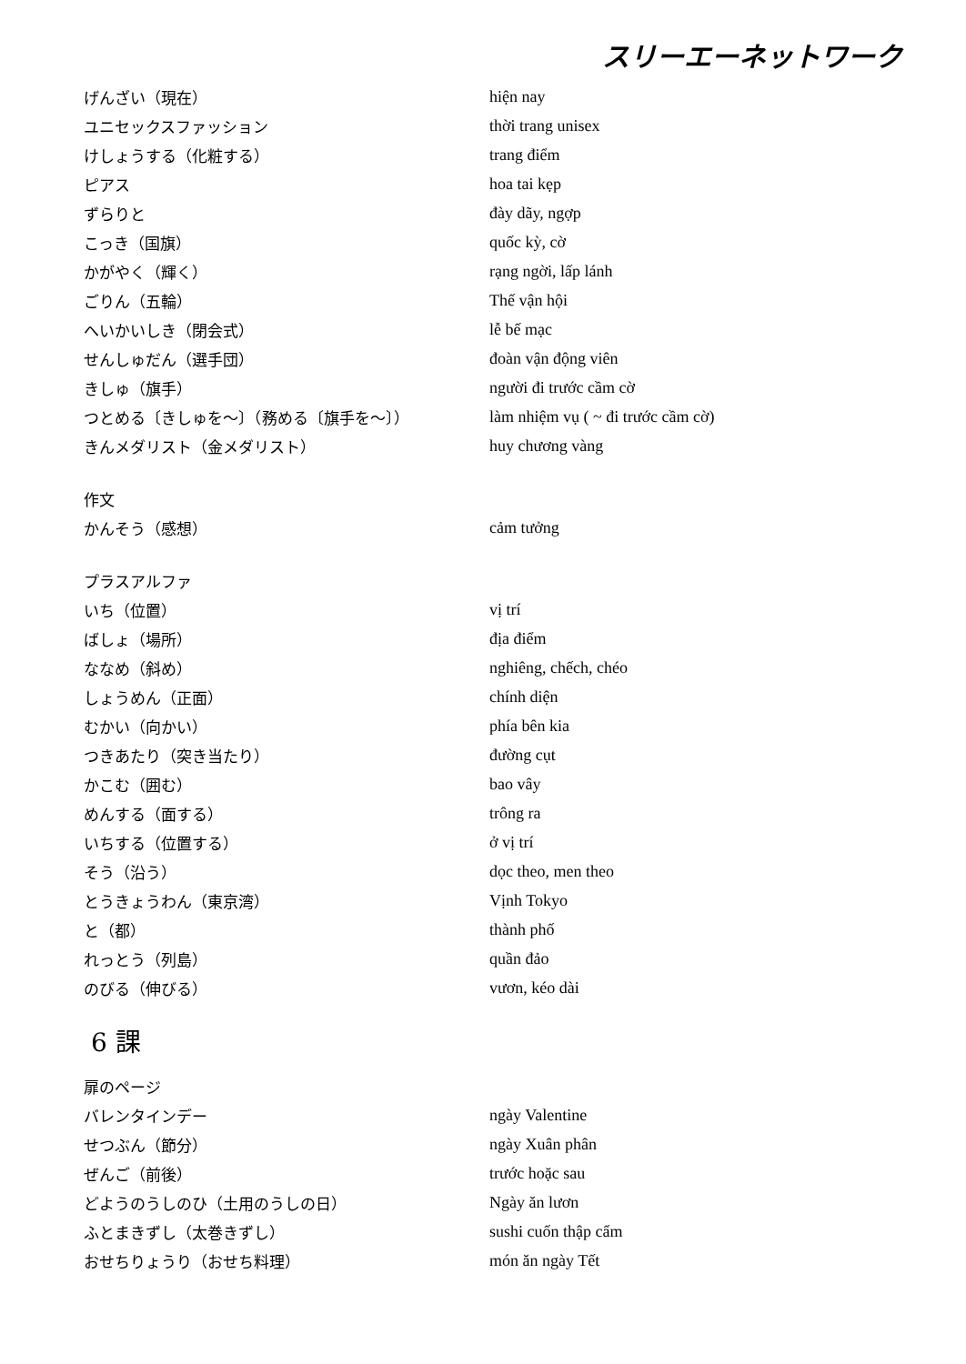スリーエーネットワーク
| げんざい（現在） | hiện nay |
| ユニセックスファッション | thời trang unisex |
| けしょうする（化粧する） | trang điểm |
| ピアス | hoa tai kẹp |
| ずらりと | đày dãy, ngợp |
| こっき（国旗） | quốc kỳ, cờ |
| かがやく（輝く） | rạng ngời, lấp lánh |
| ごりん（五輪） | Thế vận hội |
| へいかいしき（閉会式） | lễ bế mạc |
| せんしゅだん（選手団） | đoàn vận động viên |
| きしゅ（旗手） | người đi trước cầm cờ |
| つとめる〔きしゅを～〕（務める〔旗手を～〕） | làm nhiệm vụ ( ~ đi trước cầm cờ) |
| きんメダリスト（金メダリスト） | huy chương vàng |
| 作文 | |
| かんそう（感想） | cảm tưởng |
| プラスアルファ | |
| いち（位置） | vị trí |
| ばしょ（場所） | địa điểm |
| ななめ（斜め） | nghiêng, chếch, chéo |
| しょうめん（正面） | chính diện |
| むかい（向かい） | phía bên kia |
| つきあたり（突き当たり） | đường cụt |
| かこむ（囲む） | bao vây |
| めんする（面する） | trông ra |
| いちする（位置する） | ở vị trí |
| そう（沿う） | dọc theo, men theo |
| とうきょうわん（東京湾） | Vịnh Tokyo |
| と（都） | thành phố |
| れっとう（列島） | quần đảo |
| のびる（伸びる） | vươn, kéo dài |
6 課
| 扉のページ | |
| バレンタインデー | ngày Valentine |
| せつぶん（節分） | ngày Xuân phân |
| ぜんご（前後） | trước hoặc sau |
| どようのうしのひ（土用のうしの日） | Ngày ăn lươn |
| ふとまきずし（太巻きずし） | sushi cuốn thập cẩm |
| おせちりょうり（おせち料理） | món ăn ngày Tết |